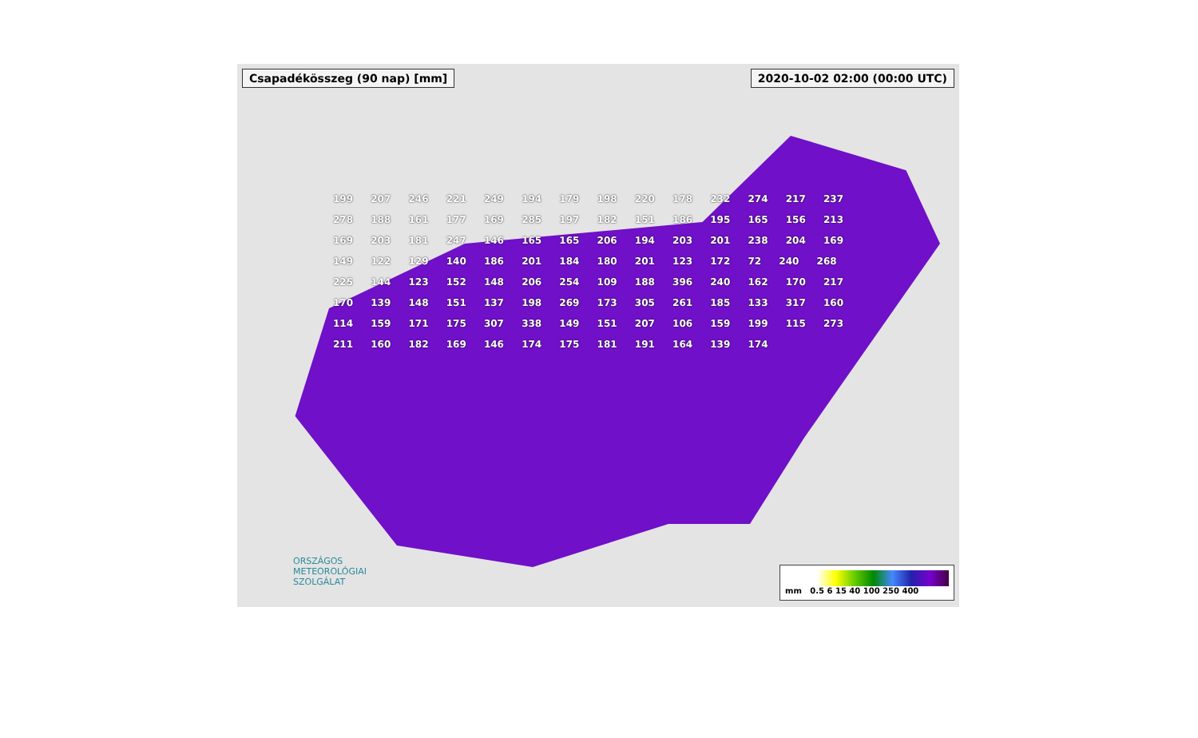Csapadékösszeg (90 nap) [mm] 2020-10-02 02:00 (00:00 UTC)
199 207 246 221 249 194 179 198 220 178 232 274 217 237 278 188 161 177 169 285 197 182 151 186 195 165 156 213 169 203 181 247 146 165 165 206 194 203 201 238 204 169 149 122 129 140 186 201 184 180 201 123 172 72 240 268 225 144 123 152 148 206 254 109 188 396 240 162 170 217 170 139 148 151 137 198 269 173 305 261 185 133 317 160 114 159 171 175 307 338 149 151 207 106 159 199 115 273 211 160 182 169 146 174 175 181 191 164 139 174
ORSZÁGOS
METEOROLÓGIAI
SZOLGÁLAT
mm 0.5 6 15 40 100 250 400